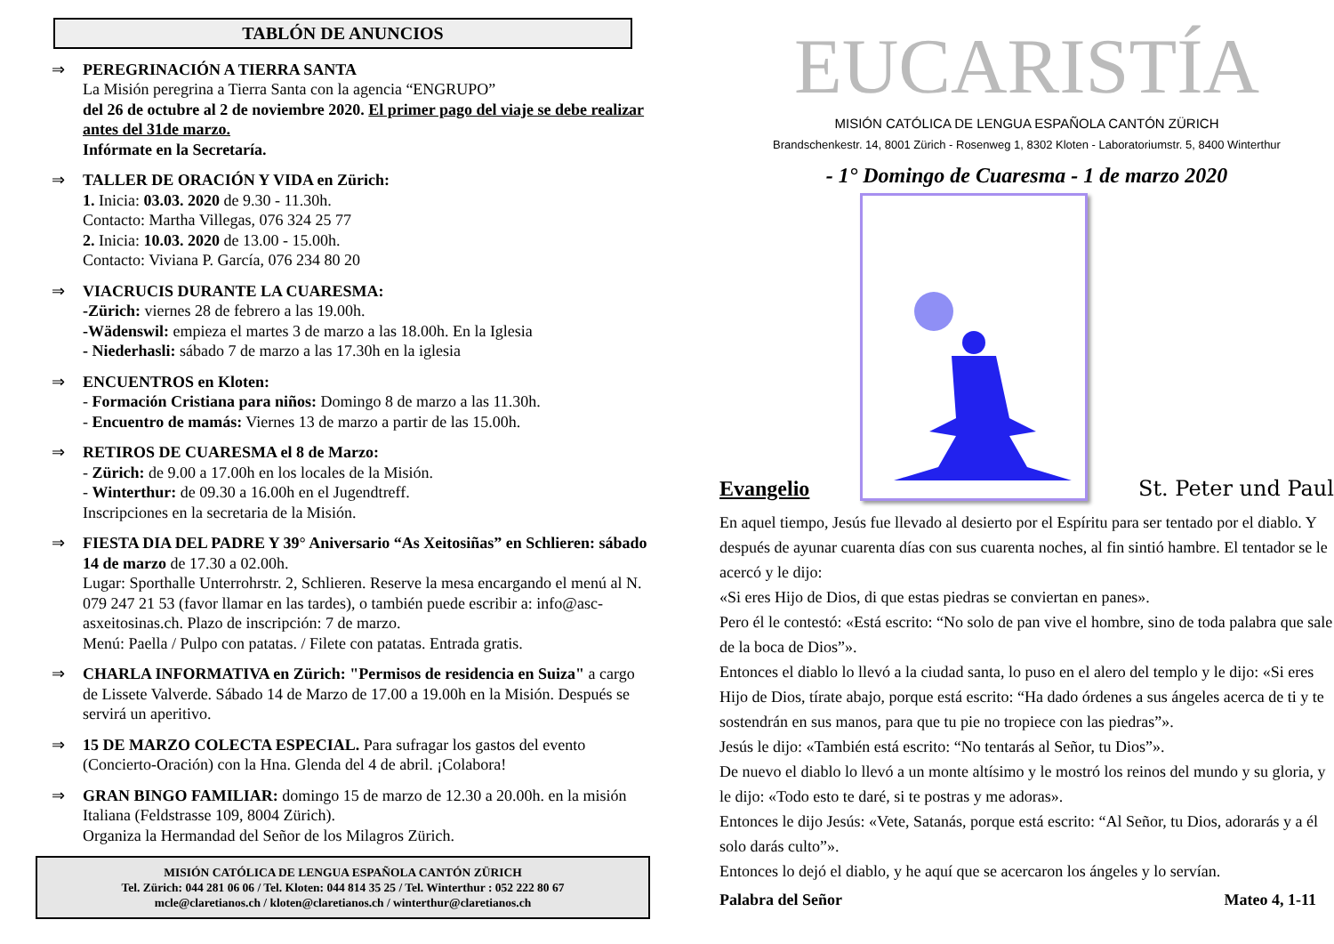TABLÓN DE ANUNCIOS
⇒ PEREGRINACIÓN A TIERRA SANTA
La Misión peregrina a Tierra Santa con la agencia “ENGRUPO”
del 26 de octubre al 2 de noviembre 2020. El primer pago del viaje se debe realizar antes del 31de marzo.
Infórmate en la Secretaría.
⇒ TALLER DE ORACIÓN Y VIDA en Zürich:
1. Inicia: 03.03. 2020 de 9.30 - 11.30h.
Contacto: Martha Villegas, 076 324 25 77
2. Inicia: 10.03. 2020 de 13.00 - 15.00h.
Contacto: Viviana P. García, 076 234 80 20
⇒ VIACRUCIS DURANTE LA CUARESMA:
-Zürich: viernes 28 de febrero a las 19.00h.
-Wädenswil: empieza el martes 3 de marzo a las 18.00h. En la Iglesia
- Niederhasli: sábado 7 de marzo a las 17.30h en la iglesia
⇒ ENCUENTROS en Kloten:
- Formación Cristiana para niños: Domingo 8 de marzo a las 11.30h.
- Encuentro de mamás: Viernes 13 de marzo a partir de las 15.00h.
⇒ RETIROS DE CUARESMA el 8 de Marzo:
- Zürich: de 9.00 a 17.00h en los locales de la Misión.
- Winterthur: de 09.30 a 16.00h en el Jugendtreff.
Inscripciones en la secretaria de la Misión.
⇒ FIESTA DIA DEL PADRE Y 39° Aniversario “As Xeitosiñas” en Schlieren: sábado 14 de marzo de 17.30 a 02.00h.
Lugar: Sporthalle Unterrohrstr. 2, Schlieren. Reserve la mesa encargando el menú al N. 079 247 21 53 (favor llamar en las tardes), o también puede escribir a: info@asc-asxeitosinas.ch. Plazo de inscripción: 7 de marzo.
Menú: Paella / Pulpo con patatas. / Filete con patatas. Entrada gratis.
⇒ CHARLA INFORMATIVA en Zürich: "Permisos de residencia en Suiza" a cargo de Lissete Valverde. Sábado 14 de Marzo de 17.00 a 19.00h en la Misión. Después se servirá un aperitivo.
⇒ 15 DE MARZO COLECTA ESPECIAL. Para sufragar los gastos del evento (Concierto-Oración) con la Hna. Glenda del 4 de abril. ¡Colabora!
⇒ GRAN BINGO FAMILIAR: domingo 15 de marzo de 12.30 a 20.00h. en la misión Italiana (Feldstrasse 109, 8004 Zürich).
Organiza la Hermandad del Señor de los Milagros Zürich.
MISIÓN CATÓLICA DE LENGUA ESPAÑOLA CANTÓN ZÜRICH
Tel. Zürich: 044 281 06 06 / Tel. Kloten: 044 814 35 25 / Tel. Winterthur : 052 222 80 67
mcle@claretianos.ch / kloten@claretianos.ch / winterthur@claretianos.ch
EUCARISTÍA
MISIÓN CATÓLICA DE LENGUA ESPAÑOLA CANTÓN ZÜRICH
Brandschenkestr. 14, 8001 Zürich - Rosenweg 1, 8302 Kloten - Laboratoriumstr. 5, 8400 Winterthur
- 1° Domingo de Cuaresma - 1 de marzo 2020
Evangelio
St. Peter und Paul
En aquel tiempo, Jesús fue llevado al desierto por el Espíritu para ser tentado por el diablo. Y después de ayunar cuarenta días con sus cuarenta noches, al fin sintió hambre. El tentador se le acercó y le dijo:
«Si eres Hijo de Dios, di que estas piedras se conviertan en panes».
Pero él le contestó: «Está escrito: “No solo de pan vive el hombre, sino de toda palabra que sale de la boca de Dios”».
Entonces el diablo lo llevó a la ciudad santa, lo puso en el alero del templo y le dijo: «Si eres Hijo de Dios, tírate abajo, porque está escrito: “Ha dado órdenes a sus ángeles acerca de ti y te sostendrán en sus manos, para que tu pie no tropiece con las piedras”».
Jesús le dijo: «También está escrito: “No tentarás al Señor, tu Dios”».
De nuevo el diablo lo llevó a un monte altísimo y le mostró los reinos del mundo y su gloria, y le dijo: «Todo esto te daré, si te postras y me adoras».
Entonces le dijo Jesús: «Vete, Satanás, porque está escrito: “Al Señor, tu Dios, adorarás y a él solo darás culto”».
Entonces lo dejó el diablo, y he aquí que se acercaron los ángeles y lo servían.
Palabra del Señor Mateo 4, 1-11